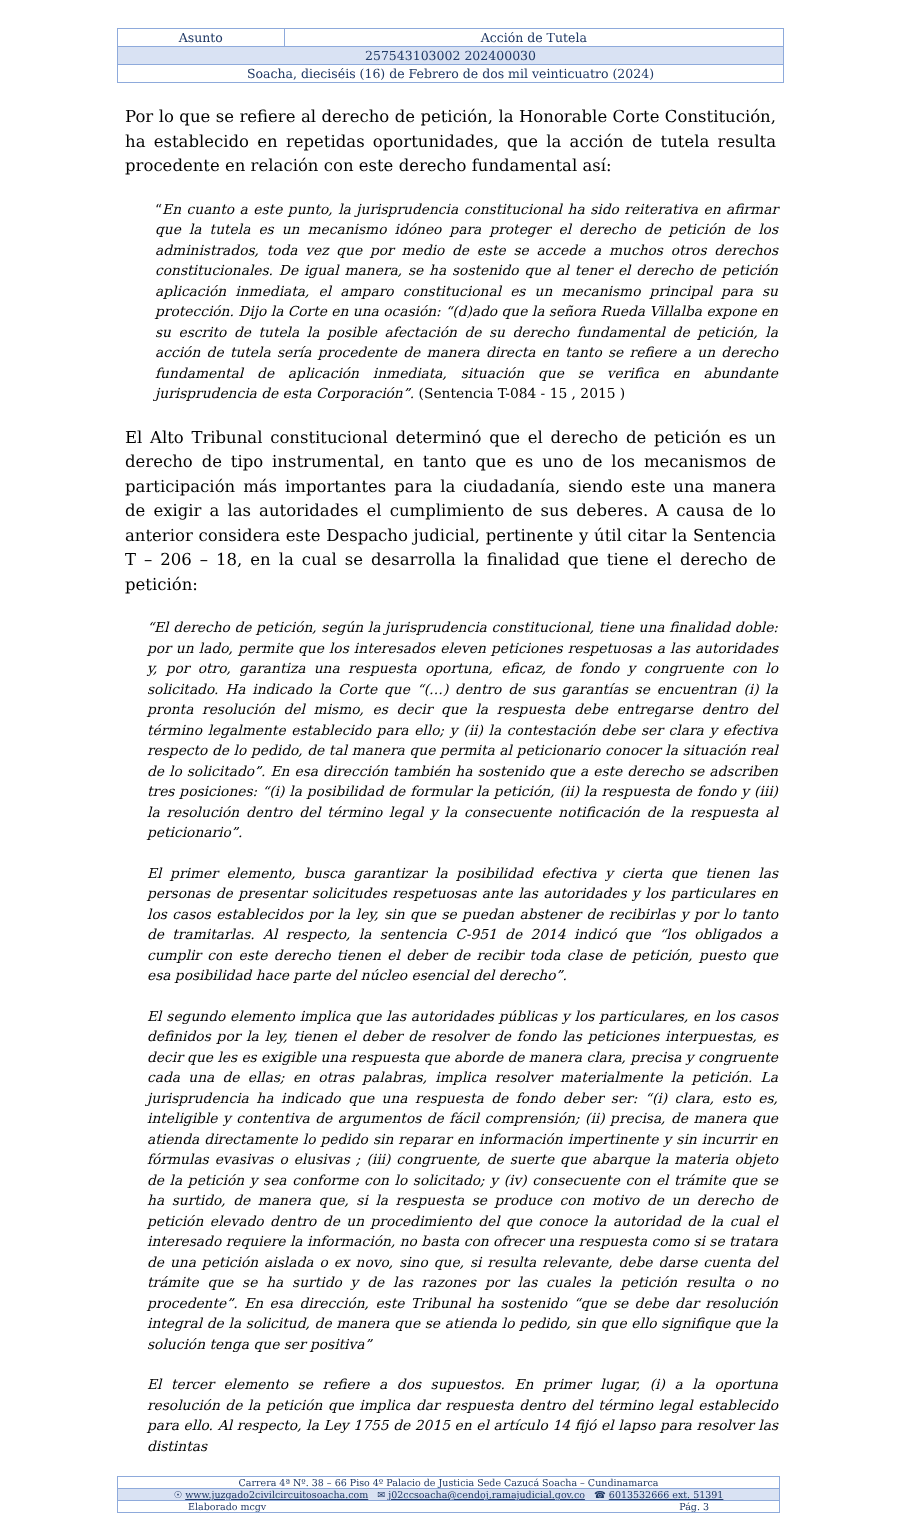| Asunto | Acción de Tutela |
| 257543103002 202400030 | |
| Soacha, dieciséis (16) de Febrero de dos mil veinticuatro (2024) | |
Por lo que se refiere al derecho de petición, la Honorable Corte Constitución, ha establecido en repetidas oportunidades, que la acción de tutela resulta procedente en relación con este derecho fundamental así:
“En cuanto a este punto, la jurisprudencia constitucional ha sido reiterativa en afirmar que la tutela es un mecanismo idóneo para proteger el derecho de petición de los administrados, toda vez que por medio de este se accede a muchos otros derechos constitucionales. De igual manera, se ha sostenido que al tener el derecho de petición aplicación inmediata, el amparo constitucional es un mecanismo principal para su protección. Dijo la Corte en una ocasión: “(d)ado que la señora Rueda Villalba expone en su escrito de tutela la posible afectación de su derecho fundamental de petición, la acción de tutela sería procedente de manera directa en tanto se refiere a un derecho fundamental de aplicación inmediata, situación que se verifica en abundante jurisprudencia de esta Corporación”. (Sentencia T-084 - 15 , 2015 )
El Alto Tribunal constitucional determinó que el derecho de petición es un derecho de tipo instrumental, en tanto que es uno de los mecanismos de participación más importantes para la ciudadanía, siendo este una manera de exigir a las autoridades el cumplimiento de sus deberes. A causa de lo anterior considera este Despacho judicial, pertinente y útil citar la Sentencia T – 206 – 18, en la cual se desarrolla la finalidad que tiene el derecho de petición:
“El derecho de petición, según la jurisprudencia constitucional, tiene una finalidad doble: por un lado, permite que los interesados eleven peticiones respetuosas a las autoridades y, por otro, garantiza una respuesta oportuna, eficaz, de fondo y congruente con lo solicitado. Ha indicado la Corte que “(…) dentro de sus garantías se encuentran (i) la pronta resolución del mismo, es decir que la respuesta debe entregarse dentro del término legalmente establecido para ello; y (ii) la contestación debe ser clara y efectiva respecto de lo pedido, de tal manera que permita al peticionario conocer la situación real de lo solicitado”. En esa dirección también ha sostenido que a este derecho se adscriben tres posiciones: “(i) la posibilidad de formular la petición, (ii) la respuesta de fondo y (iii) la resolución dentro del término legal y la consecuente notificación de la respuesta al peticionario”.
El primer elemento, busca garantizar la posibilidad efectiva y cierta que tienen las personas de presentar solicitudes respetuosas ante las autoridades y los particulares en los casos establecidos por la ley, sin que se puedan abstener de recibirlas y por lo tanto de tramitarlas. Al respecto, la sentencia C-951 de 2014 indicó que “los obligados a cumplir con este derecho tienen el deber de recibir toda clase de petición, puesto que esa posibilidad hace parte del núcleo esencial del derecho”.
El segundo elemento implica que las autoridades públicas y los particulares, en los casos definidos por la ley, tienen el deber de resolver de fondo las peticiones interpuestas, es decir que les es exigible una respuesta que aborde de manera clara, precisa y congruente cada una de ellas; en otras palabras, implica resolver materialmente la petición. La jurisprudencia ha indicado que una respuesta de fondo deber ser: “(i) clara, esto es, inteligible y contentiva de argumentos de fácil comprensión; (ii) precisa, de manera que atienda directamente lo pedido sin reparar en información impertinente y sin incurrir en fórmulas evasivas o elusivas ; (iii) congruente, de suerte que abarque la materia objeto de la petición y sea conforme con lo solicitado; y (iv) consecuente con el trámite que se ha surtido, de manera que, si la respuesta se produce con motivo de un derecho de petición elevado dentro de un procedimiento del que conoce la autoridad de la cual el interesado requiere la información, no basta con ofrecer una respuesta como si se tratara de una petición aislada o ex novo, sino que, si resulta relevante, debe darse cuenta del trámite que se ha surtido y de las razones por las cuales la petición resulta o no procedente”. En esa dirección, este Tribunal ha sostenido “que se debe dar resolución integral de la solicitud, de manera que se atienda lo pedido, sin que ello signifique que la solución tenga que ser positiva”
El tercer elemento se refiere a dos supuestos. En primer lugar, (i) a la oportuna resolución de la petición que implica dar respuesta dentro del término legal establecido para ello. Al respecto, la Ley 1755 de 2015 en el artículo 14 fijó el lapso para resolver las distintas
| Carrera 4ª Nº. 38 – 66 Piso 4º Palacio de Justicia Sede Cazucá Soacha – Cundinamarca | |
| ☉ www.juzgado2civilcircuitosoacha.com ✉ j02ccsoacha@cendoj.ramajudicial.gov.co ☎ 6013532666 ext. 51391 | |
| Elaborado mcgv | Pág. 3 |